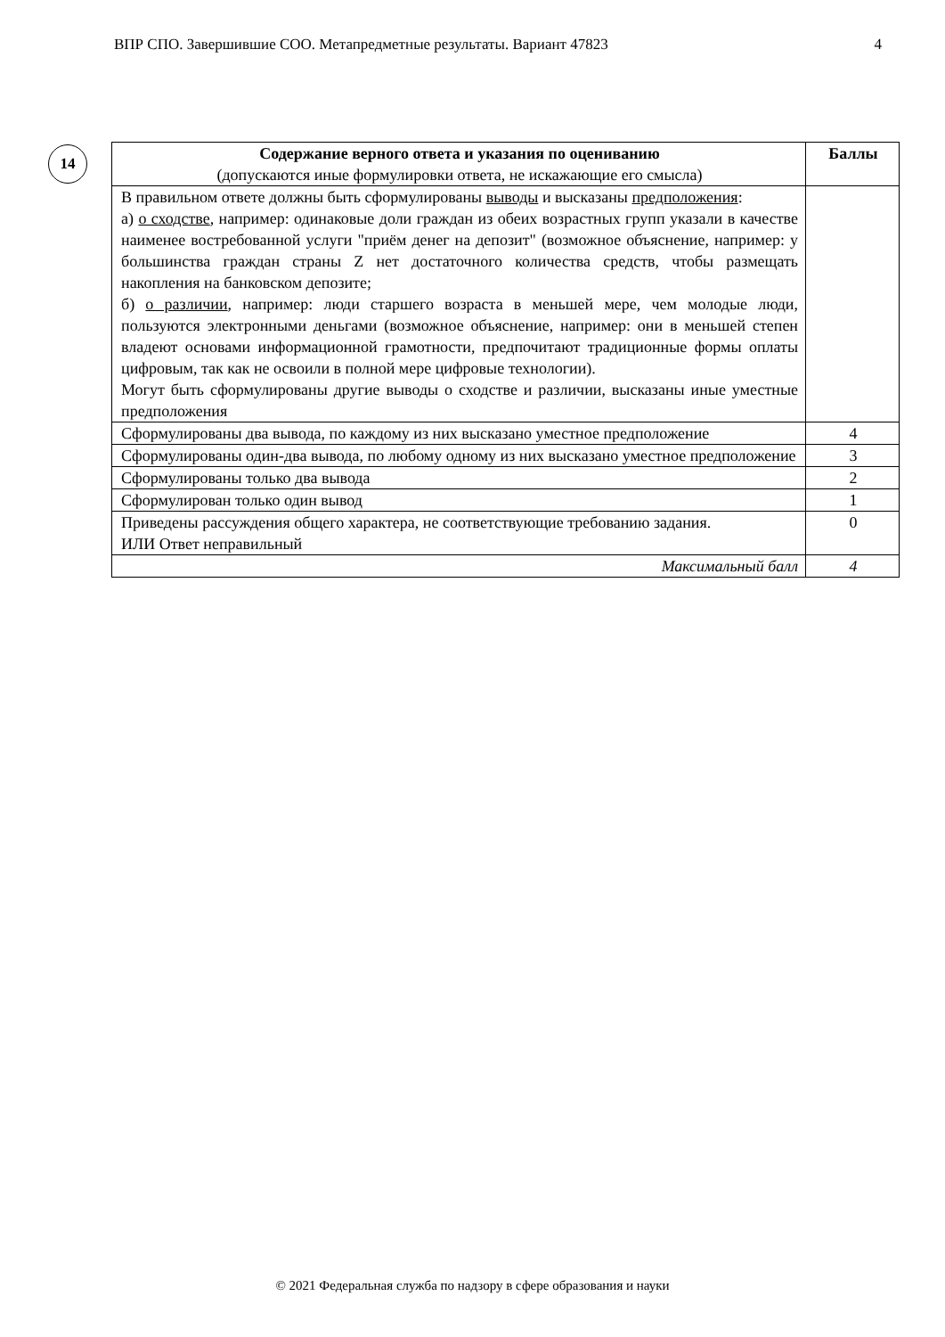ВПР СПО. Завершившие СОО. Метапредметные результаты. Вариант 47823 4
14
| Содержание верного ответа и указания по оцениванию (допускаются иные формулировки ответа, не искажающие его смысла) | Баллы |
| --- | --- |
| В правильном ответе должны быть сформулированы выводы и высказаны предположения : а) о сходстве , например: одинаковые доли граждан из обеих возрастных групп указали в качестве наименее востребованной услуги "приём денег на депозит" (возможное объяснение, например: у большинства граждан страны Z нет достаточного количества средств, чтобы размещать накопления на банковском депозите; б) о различии , например: люди старшего возраста в меньшей мере, чем молодые люди, пользуются электронными деньгами (возможное объяснение, например: они в меньшей степен владеют основами информационной грамотности, предпочитают традиционные формы оплаты цифровым, так как не освоили в полной мере цифровые технологии). Могут быть сформулированы другие выводы о сходстве и различии, высказаны иные уместные предположения | |
| Сформулированы два вывода, по каждому из них высказано уместное предположение | 4 |
| Сформулированы один-два вывода, по любому одному из них высказано уместное предположение | 3 |
| Сформулированы только два вывода | 2 |
| Сформулирован только один вывод | 1 |
| Приведены рассуждения общего характера, не соответствующие требованию задания. ИЛИ Ответ неправильный | 0 |
| Максимальный балл | 4 |
© 2021 Федеральная служба по надзору в сфере образования и науки